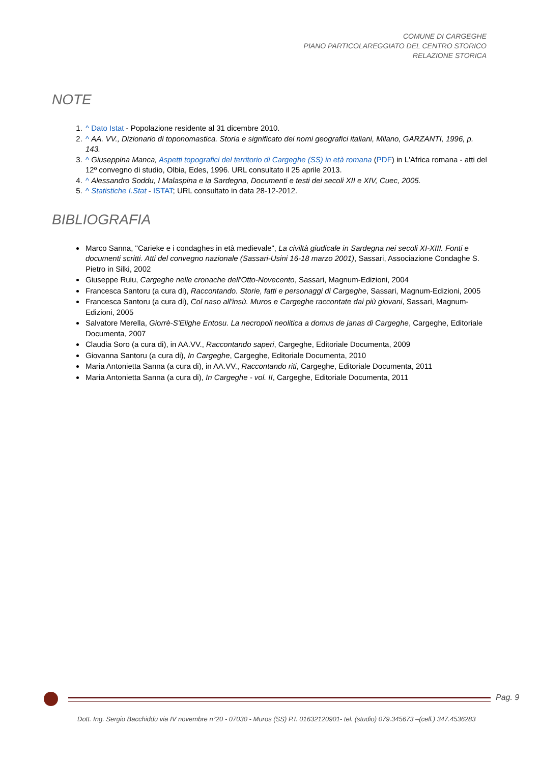COMUNE DI CARGEGHE
PIANO PARTICOLAREGGIATO DEL CENTRO STORICO
RELAZIONE STORICA
NOTE
1. ^ Dato Istat - Popolazione residente al 31 dicembre 2010.
2. ^ AA. VV., Dizionario di toponomastica. Storia e significato dei nomi geografici italiani, Milano, GARZANTI, 1996, p. 143.
3. ^ Giuseppina Manca, Aspetti topografici del territorio di Cargeghe (SS) in età romana (PDF) in L'Africa romana - atti del 12º convegno di studio, Olbia, Edes, 1996. URL consultato il 25 aprile 2013.
4. ^ Alessandro Soddu, I Malaspina e la Sardegna, Documenti e testi dei secoli XII e XIV, Cuec, 2005.
5. ^ Statistiche I.Stat - ISTAT; URL consultato in data 28-12-2012.
BIBLIOGRAFIA
Marco Sanna, "Carieke e i condaghes in età medievale", La civiltà giudicale in Sardegna nei secoli XI-XIII. Fonti e documenti scritti. Atti del convegno nazionale (Sassari-Usini 16-18 marzo 2001), Sassari, Associazione Condaghe S. Pietro in Silki, 2002
Giuseppe Ruiu, Cargeghe nelle cronache dell'Otto-Novecento, Sassari, Magnum-Edizioni, 2004
Francesca Santoru (a cura di), Raccontando. Storie, fatti e personaggi di Cargeghe, Sassari, Magnum-Edizioni, 2005
Francesca Santoru (a cura di), Col naso all'insù. Muros e Cargeghe raccontate dai più giovani, Sassari, Magnum-Edizioni, 2005
Salvatore Merella, Giorrè-S'Elighe Entosu. La necropoli neolitica a domus de janas di Cargeghe, Cargeghe, Editoriale Documenta, 2007
Claudia Soro (a cura di), in AA.VV., Raccontando saperi, Cargeghe, Editoriale Documenta, 2009
Giovanna Santoru (a cura di), In Cargeghe, Cargeghe, Editoriale Documenta, 2010
Maria Antonietta Sanna (a cura di), in AA.VV., Raccontando riti, Cargeghe, Editoriale Documenta, 2011
Maria Antonietta Sanna (a cura di), In Cargeghe - vol. II, Cargeghe, Editoriale Documenta, 2011
Pag. 9
Dott. Ing. Sergio Bacchiddu via IV novembre n°20 - 07030 - Muros (SS) P.I. 01632120901- tel. (studio) 079.345673 –(cell.) 347.4536283